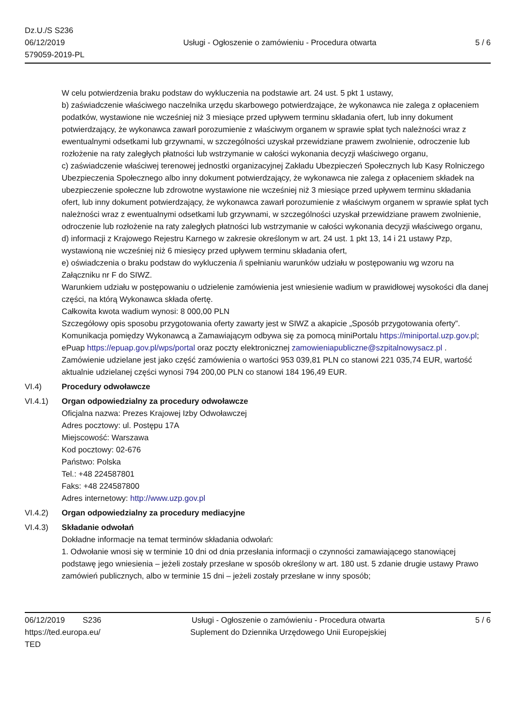Dz.U./S S236
06/12/2019
579059-2019-PL
Usługi - Ogłoszenie o zamówieniu - Procedura otwarta
5 / 6
W celu potwierdzenia braku podstaw do wykluczenia na podstawie art. 24 ust. 5 pkt 1 ustawy,
b) zaświadczenie właściwego naczelnika urzędu skarbowego potwierdzające, że wykonawca nie zalega z opłaceniem podatków, wystawione nie wcześniej niż 3 miesiące przed upływem terminu składania ofert, lub inny dokument potwierdzający, że wykonawca zawarł porozumienie z właściwym organem w sprawie spłat tych należności wraz z ewentualnymi odsetkami lub grzywnami, w szczególności uzyskał przewidziane prawem zwolnienie, odroczenie lub rozłożenie na raty zaległych płatności lub wstrzymanie w całości wykonania decyzji właściwego organu,
c) zaświadczenie właściwej terenowej jednostki organizacyjnej Zakładu Ubezpieczeń Społecznych lub Kasy Rolniczego Ubezpieczenia Społecznego albo inny dokument potwierdzający, że wykonawca nie zalega z opłaceniem składek na ubezpieczenie społeczne lub zdrowotne wystawione nie wcześniej niż 3 miesiące przed upływem terminu składania ofert, lub inny dokument potwierdzający, że wykonawca zawarł porozumienie z właściwym organem w sprawie spłat tych należności wraz z ewentualnymi odsetkami lub grzywnami, w szczególności uzyskał przewidziane prawem zwolnienie, odroczenie lub rozłożenie na raty zaległych płatności lub wstrzymanie w całości wykonania decyzji właściwego organu,
d) informacji z Krajowego Rejestru Karnego w zakresie określonym w art. 24 ust. 1 pkt 13, 14 i 21 ustawy Pzp, wystawioną nie wcześniej niż 6 miesięcy przed upływem terminu składania ofert,
e) oświadczenia o braku podstaw do wykluczenia /i spełnianiu warunków udziału w postępowaniu wg wzoru na Załączniku nr F do SIWZ.
Warunkiem udziału w postępowaniu o udzielenie zamówienia jest wniesienie wadium w prawidłowej wysokości dla danej części, na którą Wykonawca składa ofertę.
Całkowita kwota wadium wynosi: 8 000,00 PLN
Szczegółowy opis sposobu przygotowania oferty zawarty jest w SIWZ a akapicie „Sposób przygotowania oferty”. Komunikacja pomiędzy Wykonawcą a Zamawiającym odbywa się za pomocą miniPortalu https://miniportal.uzp.gov.pl; ePuap https://epuap.gov.pl/wps/portal oraz poczty elektronicznej zamowieniapubliczne@szpitalnowysacz.pl . Zamówienie udzielane jest jako część zamówienia o wartości 953 039,81 PLN co stanowi 221 035,74 EUR, wartość aktualnie udzielanej części wynosi 794 200,00 PLN co stanowi 184 196,49 EUR.
VI.4) Procedury odwoławcze
VI.4.1) Organ odpowiedzialny za procedury odwoławcze
Oficjalna nazwa: Prezes Krajowej Izby Odwoławczej
Adres pocztowy: ul. Postępu 17A
Miejscowość: Warszawa
Kod pocztowy: 02-676
Państwo: Polska
Tel.: +48 224587801
Faks: +48 224587800
Adres internetowy: http://www.uzp.gov.pl
VI.4.2) Organ odpowiedzialny za procedury mediacyjne
VI.4.3) Składanie odwołań
Dokładne informacje na temat terminów składania odwołań:
1. Odwołanie wnosi się w terminie 10 dni od dnia przesłania informacji o czynności zamawiającego stanowiącej podstawę jego wniesienia – jeżeli zostały przesłane w sposób określony w art. 180 ust. 5 zdanie drugie ustawy Prawo zamówień publicznych, albo w terminie 15 dni – jeżeli zostały przesłane w inny sposób;
06/12/2019 S236
https://ted.europa.eu/
TED
Usługi - Ogłoszenie o zamówieniu - Procedura otwarta
Suplement do Dziennika Urzędowego Unii Europejskiej
5 / 6